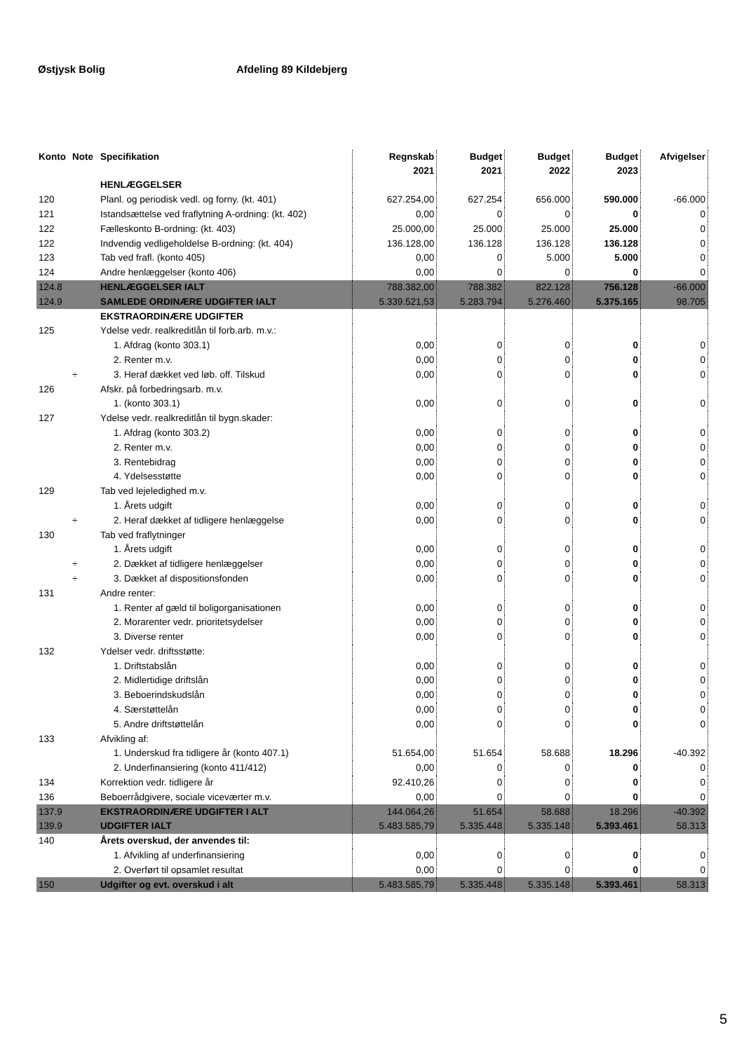Østjysk Bolig Afdeling 89 Kildebjerg
| Konto | Note | Specifikation | Regnskab 2021 | Budget 2021 | Budget 2022 | Budget 2023 | Afvigelser |
| --- | --- | --- | --- | --- | --- | --- | --- |
| | | HENLÆGGELSER | | | | | |
| 120 | | Planl. og periodisk vedl. og forny. (kt. 401) | 627.254,00 | 627.254 | 656.000 | 590.000 | -66.000 |
| 121 | | Istandsættelse ved fraflytning A-ordning: (kt. 402) | 0,00 | 0 | 0 | 0 | 0 |
| 122 | | Fælleskonto B-ordning: (kt. 403) | 25.000,00 | 25.000 | 25.000 | 25.000 | 0 |
| 122 | | Indvendig vedligeholdelse B-ordning: (kt. 404) | 136.128,00 | 136.128 | 136.128 | 136.128 | 0 |
| 123 | | Tab ved frafl. (konto 405) | 0,00 | 0 | 5.000 | 5.000 | 0 |
| 124 | | Andre henlæggelser (konto 406) | 0,00 | 0 | 0 | 0 | 0 |
| 124.8 | | HENLÆGGELSER IALT | 788.382,00 | 788.382 | 822.128 | 756.128 | -66.000 |
| 124.9 | | SAMLEDE ORDINÆRE UDGIFTER IALT | 5.339.521,53 | 5.283.794 | 5.276.460 | 5.375.165 | 98.705 |
| | | EKSTRAORDINÆRE UDGIFTER | | | | | |
| 125 | | Ydelse vedr. realkreditlån til forb.arb. m.v.: | | | | | |
| | | 1. Afdrag (konto 303.1) | 0,00 | 0 | 0 | 0 | 0 |
| | | 2. Renter m.v. | 0,00 | 0 | 0 | 0 | 0 |
| | ÷ | 3. Heraf dækket ved løb. off. Tilskud | 0,00 | 0 | 0 | 0 | 0 |
| 126 | | Afskr. på forbedringsarb. m.v. | | | | | |
| | | 1. (konto 303.1) | 0,00 | 0 | 0 | 0 | 0 |
| 127 | | Ydelse vedr. realkreditlån til bygn.skader: | | | | | |
| | | 1. Afdrag (konto 303.2) | 0,00 | 0 | 0 | 0 | 0 |
| | | 2. Renter m.v. | 0,00 | 0 | 0 | 0 | 0 |
| | | 3. Rentebidrag | 0,00 | 0 | 0 | 0 | 0 |
| | | 4. Ydelsesstøtte | 0,00 | 0 | 0 | 0 | 0 |
| 129 | | Tab ved lejeledighed m.v. | | | | | |
| | | 1. Årets udgift | 0,00 | 0 | 0 | 0 | 0 |
| | ÷ | 2. Heraf dækket af tidligere henlæggelse | 0,00 | 0 | 0 | 0 | 0 |
| 130 | | Tab ved fraflytninger | | | | | |
| | | 1. Årets udgift | 0,00 | 0 | 0 | 0 | 0 |
| | ÷ | 2. Dækket af tidligere henlæggelser | 0,00 | 0 | 0 | 0 | 0 |
| | ÷ | 3. Dækket af dispositionsfonden | 0,00 | 0 | 0 | 0 | 0 |
| 131 | | Andre renter: | | | | | |
| | | 1. Renter af gæld til boligorganisationen | 0,00 | 0 | 0 | 0 | 0 |
| | | 2. Morarenter vedr. prioritetsydelser | 0,00 | 0 | 0 | 0 | 0 |
| | | 3. Diverse renter | 0,00 | 0 | 0 | 0 | 0 |
| 132 | | Ydelser vedr. driftsstøtte: | | | | | |
| | | 1. Driftstabslån | 0,00 | 0 | 0 | 0 | 0 |
| | | 2. Midlertidige driftslån | 0,00 | 0 | 0 | 0 | 0 |
| | | 3. Beboerindskudslån | 0,00 | 0 | 0 | 0 | 0 |
| | | 4. Særstøttelån | 0,00 | 0 | 0 | 0 | 0 |
| | | 5. Andre driftstøttelån | 0,00 | 0 | 0 | 0 | 0 |
| 133 | | Afvikling af: | | | | | |
| | | 1. Underskud fra tidligere år (konto 407.1) | 51.654,00 | 51.654 | 58.688 | 18.296 | -40.392 |
| | | 2. Underfinansiering (konto 411/412) | 0,00 | 0 | 0 | 0 | 0 |
| 134 | | Korrektion vedr. tidligere år | 92.410,26 | 0 | 0 | 0 | 0 |
| 136 | | Beboerrådgivere, sociale viceværter m.v. | 0,00 | 0 | 0 | 0 | 0 |
| 137.9 | | EKSTRAORDINÆRE UDGIFTER I ALT | 144.064,26 | 51.654 | 58.688 | 18.296 | -40.392 |
| 139.9 | | UDGIFTER IALT | 5.483.585,79 | 5.335.448 | 5.335.148 | 5.393.461 | 58.313 |
| 140 | | Årets overskud, der anvendes til: | | | | | |
| | | 1. Afvikling af underfinansiering | 0,00 | 0 | 0 | 0 | 0 |
| | | 2. Overført til opsamlet resultat | 0,00 | 0 | 0 | 0 | 0 |
| 150 | | Udgifter og evt. overskud i alt | 5.483.585,79 | 5.335.448 | 5.335.148 | 5.393.461 | 58.313 |
5